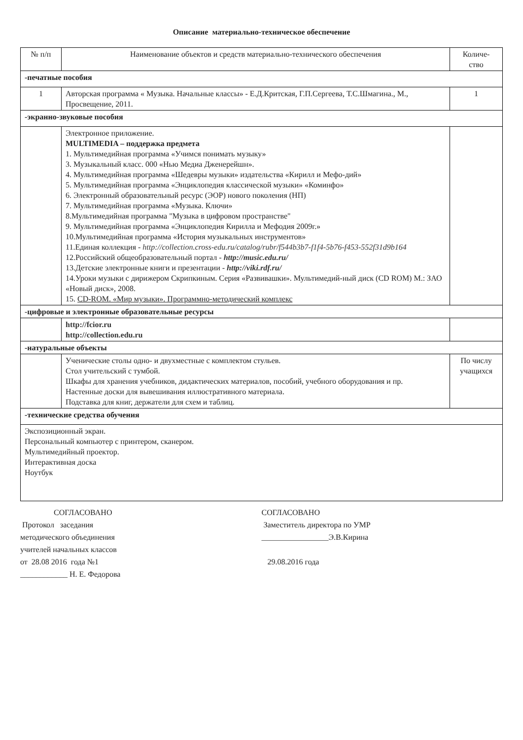Описание материально-техническое обеспечение
| № п/п | Наименование объектов и средств материально-технического обеспечения | Количе- ство |
| --- | --- | --- |
| -печатные пособия | | |
| 1 | Авторская программа « Музыка. Начальные классы» - Е.Д.Критская, Г.П.Сергеева, Т.С.Шмагина., М., Просвещение, 2011. | 1 |
| -экранно-звуковые пособия | | |
| | Электронное приложение. MULTIMEDIA – поддержка предмета 1. Мультимедийная программа «Учимся понимать музыку» 3. Музыкальный класс. 000 «Нью Медиа Дженерейшн». 4. Мультимедийная программа «Шедевры музыки» издательства «Кирилл и Мефо-дий» 5. Мультимедийная программа «Энциклопедия классической музыки» «Коминфо» 6. Электронный образовательный ресурс (ЭОР) нового поколения (НП) 7. Мультимедийная программа «Музыка. Ключи» 8.Мультимедийная программа "Музыка в цифровом пространстве" 9. Мультимедийная программа «Энциклопедия Кирилла и Мефодия 2009г.» 10.Мультимедийная программа «История музыкальных инструментов» 11.Единая коллекция - http://collection.cross-edu.ru/catalog/rubr/f544b3b7-f1f4-5b76-f453-552f31d9b164 12.Российский общеобразовательный портал - http://music.edu.ru/ 13.Детские электронные книги и презентации - http://viki.rdf.ru/ 14.Уроки музыки с дирижером Скрипкиным. Серия «Развивашки». Мультимедий-ный диск (CD ROM) М.: ЗАО «Новый диск», 2008. 15. CD-ROM. «Мир музыки». Программно-методический комплекс | |
| - цифровые и электронные образовательные ресурсы | | |
| | http://fcior.ru http://collection.edu.ru | |
| -натуральные объекты | | |
| | Ученические столы одно- и двухместные с комплектом стульев. Стол учительский с тумбой. Шкафы для хранения учебников, дидактических материалов, пособий, учебного оборудования и пр. Настенные доски для вывешивания иллюстративного материала. Подставка для книг, держатели для схем и таблиц. | По числу учащихся |
| -технические средства обучения | | |
| Экспозиционный экран. Персональный компьютер с принтером, сканером. Мультимедийный проектор. Интерактивная доска Ноутбук | | |
СОГЛАСОВАНО
Протокол заседания
методического объединения
учителей начальных классов
от 28.08 2016 года №1
____________ Н. Е. Федорова
СОГЛАСОВАНО
Заместитель директора по УМР
_________________Э.В.Кирина
29.08.2016 года